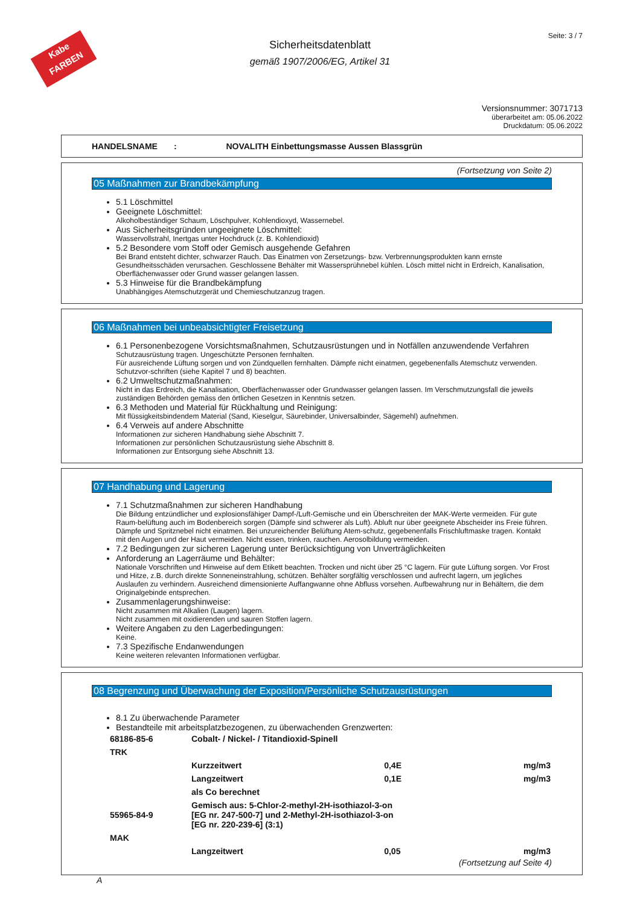Kabe
FARBEN
Seite: 3 / 7
Sicherheitsdatenblatt
gemäß 1907/2006/EG, Artikel 31
Versionsnummer: 3071713
überarbeitet am: 05.06.2022
Druckdatum: 05.06.2022
HANDELSNAME : NOVALITH Einbettungsmasse Aussen Blassgrün
(Fortsetzung von Seite 2)
05 Maßnahmen zur Brandbekämpfung
5.1 Löschmittel
Geeignete Löschmittel:
Alkoholbeständiger Schaum, Löschpulver, Kohlendioxyd, Wassernebel.
Aus Sicherheitsgründen ungeeignete Löschmittel:
Wasservollstrahl, Inertgas unter Hochdruck (z. B. Kohlendioxid)
5.2 Besondere vom Stoff oder Gemisch ausgehende Gefahren
Bei Brand entsteht dichter, schwarzer Rauch. Das Einatmen von Zersetzungs- bzw. Verbrennungsprodukten kann ernste Gesundheitsschäden verursachen. Geschlossene Behälter mit Wassersprühnebel kühlen. Lösch mittel nicht in Erdreich, Kanalisation, Oberflächenwasser oder Grund wasser gelangen lassen.
5.3 Hinweise für die Brandbekämpfung
Unabhängiges Atemschutzgerät und Chemieschutzanzug tragen.
06 Maßnahmen bei unbeabsichtigter Freisetzung
6.1 Personenbezogene Vorsichtsmaßnahmen, Schutzausrüstungen und in Notfällen anzuwendende Verfahren
Schutzausrüstung tragen. Ungeschützte Personen fernhalten.
Für ausreichende Lüftung sorgen und von Zündquellen fernhalten. Dämpfe nicht einatmen, gegebenenfalls Atemschutz verwenden. Schutzvor-schriften (siehe Kapitel 7 und 8) beachten.
6.2 Umweltschutzmaßnahmen:
Nicht in das Erdreich, die Kanalisation, Oberflächenwasser oder Grundwasser gelangen lassen. Im Verschmutzungsfall die jeweils zuständigen Behörden gemäss den örtlichen Gesetzen in Kenntnis setzen.
6.3 Methoden und Material für Rückhaltung und Reinigung:
Mit flüssigkeitsbindendem Material (Sand, Kieselgur, Säurebinder, Universalbinder, Sägemehl) aufnehmen.
6.4 Verweis auf andere Abschnitte
Informationen zur sicheren Handhabung siehe Abschnitt 7.
Informationen zur persönlichen Schutzausrüstung siehe Abschnitt 8.
Informationen zur Entsorgung siehe Abschnitt 13.
07 Handhabung und Lagerung
7.1 Schutzmaßnahmen zur sicheren Handhabung
Die Bildung entzündlicher und explosionsfähiger Dampf-/Luft-Gemische und ein Überschreiten der MAK-Werte vermeiden. Für gute Raum-belüftung auch im Bodenbereich sorgen (Dämpfe sind schwerer als Luft). Abluft nur über geeignete Abscheider ins Freie führen. Dämpfe und Spritznebel nicht einatmen. Bei unzureichender Belüftung Atem-schutz, gegebenenfalls Frischluftmaske tragen. Kontakt mit den Augen und der Haut vermeiden. Nicht essen, trinken, rauchen. Aerosolbildung vermeiden.
7.2 Bedingungen zur sicheren Lagerung unter Berücksichtigung von Unverträglichkeiten
Anforderung an Lagerräume und Behälter:
Nationale Vorschriften und Hinweise auf dem Etikett beachten. Trocken und nicht über 25 °C lagern. Für gute Lüftung sorgen. Vor Frost und Hitze, z.B. durch direkte Sonneneinstrahlung, schützen. Behälter sorgfältig verschlossen und aufrecht lagern, um jegliches Auslaufen zu verhindern. Ausreichend dimensionierte Auffangwanne ohne Abfluss vorsehen. Aufbewahrung nur in Behältern, die dem Originalgebinde entsprechen.
Zusammenlagerungshinweise:
Nicht zusammen mit Alkalien (Laugen) lagern.
Nicht zusammen mit oxidierenden und sauren Stoffen lagern.
Weitere Angaben zu den Lagerbedingungen:
Keine.
7.3 Spezifische Endanwendungen
Keine weiteren relevanten Informationen verfügbar.
08 Begrenzung und Überwachung der Exposition/Persönliche Schutzausrüstungen
8.1 Zu überwachende Parameter
Bestandteile mit arbeitsplatzbezogenen, zu überwachenden Grenzwerten:
| 68186-85-6 | Cobalt- / Nickel- / Titandioxid-Spinell | | |
| TRK | | | |
| | Kurzzeitwert | 0,4E | mg/m3 |
| | Langzeitwert | 0,1E | mg/m3 |
| | als Co berechnet | | |
| 55965-84-9 | Gemisch aus: 5-Chlor-2-methyl-2H-isothiazol-3-on [EG nr. 247-500-7] und 2-Methyl-2H-isothiazol-3-on [EG nr. 220-239-6] (3:1) | | |
| MAK | | | |
| | Langzeitwert | 0,05 | mg/m3 |
(Fortsetzung auf Seite 4)
A